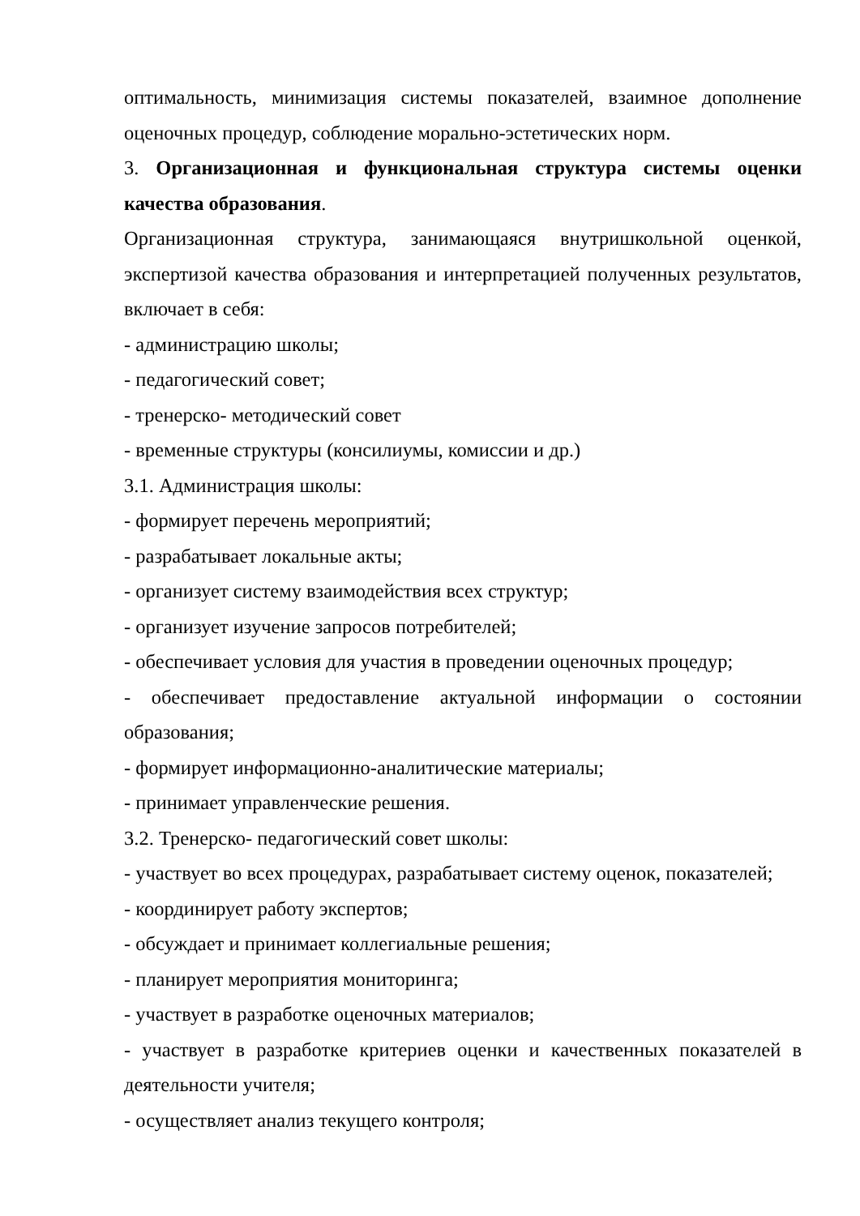оптимальность, минимизация системы показателей, взаимное дополнение оценочных процедур, соблюдение морально-эстетических норм.
3. Организационная и функциональная структура системы оценки качества образования.
Организационная структура, занимающаяся внутришкольной оценкой, экспертизой качества образования и интерпретацией полученных результатов, включает в себя:
- администрацию школы;
- педагогический совет;
- тренерско- методический совет
- временные структуры (консилиумы, комиссии и др.)
3.1. Администрация школы:
- формирует перечень мероприятий;
- разрабатывает локальные акты;
- организует систему взаимодействия всех структур;
- организует изучение запросов потребителей;
- обеспечивает условия для участия в проведении оценочных процедур;
- обеспечивает предоставление актуальной информации о состоянии образования;
- формирует информационно-аналитические материалы;
- принимает управленческие решения.
3.2. Тренерско- педагогический совет школы:
- участвует во всех процедурах, разрабатывает систему оценок, показателей;
- координирует работу экспертов;
- обсуждает и принимает коллегиальные решения;
- планирует мероприятия мониторинга;
- участвует в разработке оценочных материалов;
- участвует в разработке критериев оценки и качественных показателей в деятельности учителя;
- осуществляет анализ текущего контроля;